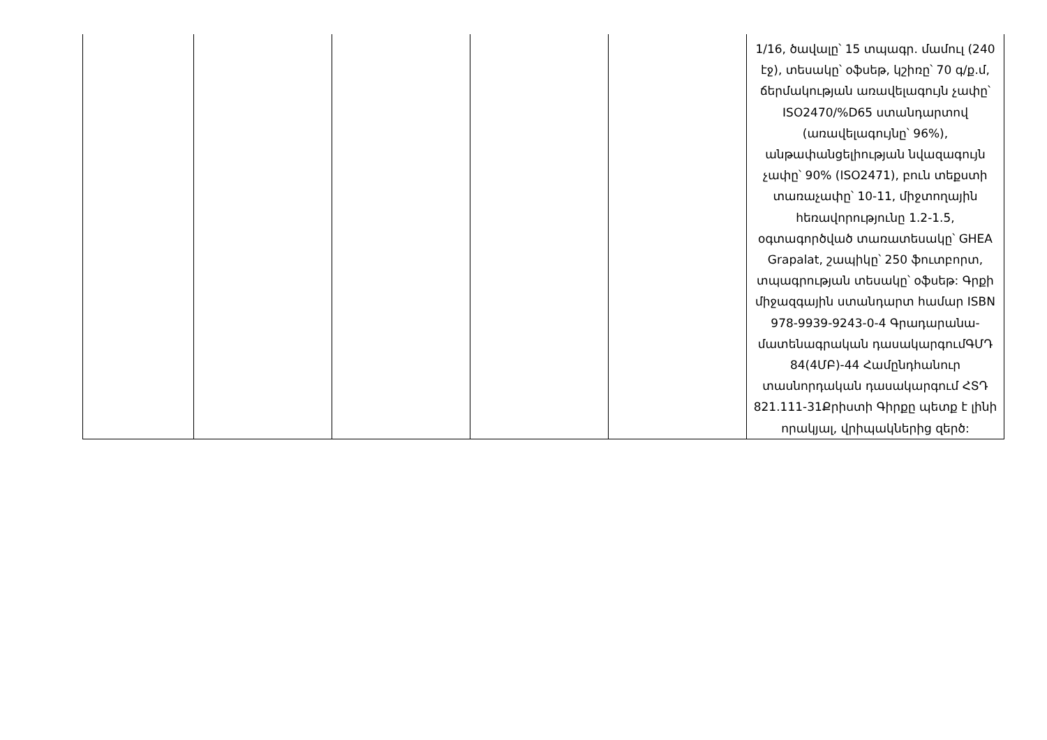| | | | | | 1/16, ծավալը՝ 15 տպագր. մամուլ (240 էջ), տեսակը՝ օֆսեթ, կշիռը՝ 70 գ/ք.մ, ճերմակության առավելագույն չափը՝ ISO2470/%D65 ստանդարտով (առավելագույնը՝ 96%), անթափանցելիության նվազագույն չափը՝ 90% (ISO2471), բուն տեքստի տառաչափը՝ 10-11, միջտողային հեռավորությունը 1.2-1.5, օգտագործված տառատեսակը՝ GHEA Grapalat, շապիկը՝ 250 ֆուտբորտ, տպագրության տեսակը՝ օֆսեթ: Գրքի միջազգային ստանդարտ համար ISBN 978-9939-9243-0-4 Գրադարանա-մատենագրական դասակարգումԳՄԴ 84(4ՄԲ)-44 Համընդհանուր տասնորդական դասակարգում ՀՏԴ 821.111-31Քրիստի Գիրքը պետք է լինի որակյալ, վրիպակներից զերծ: |